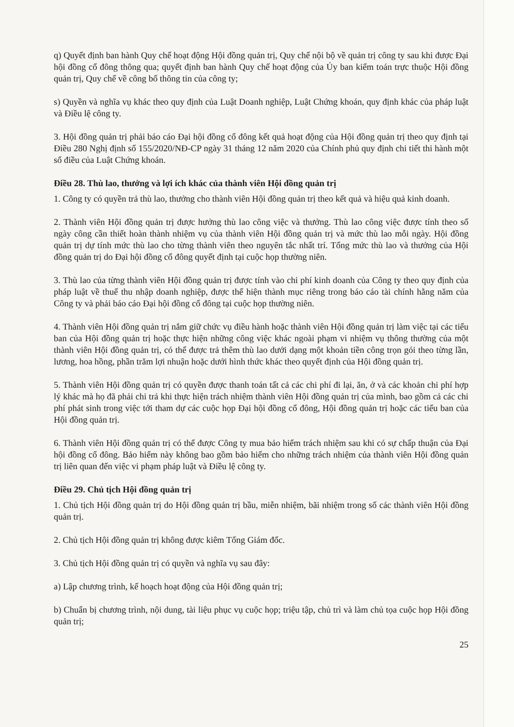q) Quyết định ban hành Quy chế hoạt động Hội đồng quản trị, Quy chế nội bộ về quản trị công ty sau khi được Đại hội đồng cổ đông thông qua; quyết định ban hành Quy chế hoạt động của Ủy ban kiểm toán trực thuộc Hội đồng quản trị, Quy chế về công bố thông tin của công ty;
s) Quyền và nghĩa vụ khác theo quy định của Luật Doanh nghiệp, Luật Chứng khoán, quy định khác của pháp luật và Điều lệ công ty.
3. Hội đồng quản trị phải báo cáo Đại hội đồng cổ đông kết quả hoạt động của Hội đồng quản trị theo quy định tại Điều 280 Nghị định số 155/2020/NĐ-CP ngày 31 tháng 12 năm 2020 của Chính phủ quy định chi tiết thi hành một số điều của Luật Chứng khoán.
Điều 28. Thù lao, thưởng và lợi ích khác của thành viên Hội đồng quản trị
1. Công ty có quyền trả thù lao, thưởng cho thành viên Hội đồng quản trị theo kết quả và hiệu quả kinh doanh.
2. Thành viên Hội đồng quản trị được hưởng thù lao công việc và thưởng. Thù lao công việc được tính theo số ngày công cần thiết hoàn thành nhiệm vụ của thành viên Hội đồng quản trị và mức thù lao mỗi ngày. Hội đồng quản trị dự tính mức thù lao cho từng thành viên theo nguyên tắc nhất trí. Tổng mức thù lao và thưởng của Hội đồng quản trị do Đại hội đồng cổ đông quyết định tại cuộc họp thường niên.
3. Thù lao của từng thành viên Hội đồng quản trị được tính vào chi phí kinh doanh của Công ty theo quy định của pháp luật về thuế thu nhập doanh nghiệp, được thể hiện thành mục riêng trong báo cáo tài chính hằng năm của Công ty và phải báo cáo Đại hội đồng cổ đông tại cuộc họp thường niên.
4. Thành viên Hội đồng quản trị nắm giữ chức vụ điều hành hoặc thành viên Hội đồng quản trị làm việc tại các tiểu ban của Hội đồng quản trị hoặc thực hiện những công việc khác ngoài phạm vi nhiệm vụ thông thường của một thành viên Hội đồng quản trị, có thể được trả thêm thù lao dưới dạng một khoản tiền công trọn gói theo từng lần, lương, hoa hồng, phần trăm lợi nhuận hoặc dưới hình thức khác theo quyết định của Hội đồng quản trị.
5. Thành viên Hội đồng quản trị có quyền được thanh toán tất cả các chi phí đi lại, ăn, ở và các khoản chi phí hợp lý khác mà họ đã phải chi trả khi thực hiện trách nhiệm thành viên Hội đồng quản trị của mình, bao gồm cả các chi phí phát sinh trong việc tới tham dự các cuộc họp Đại hội đồng cổ đông, Hội đồng quản trị hoặc các tiểu ban của Hội đồng quản trị.
6. Thành viên Hội đồng quản trị có thể được Công ty mua bảo hiểm trách nhiệm sau khi có sự chấp thuận của Đại hội đồng cổ đông. Bảo hiểm này không bao gồm bảo hiểm cho những trách nhiệm của thành viên Hội đồng quản trị liên quan đến việc vi phạm pháp luật và Điều lệ công ty.
Điều 29. Chủ tịch Hội đồng quản trị
1. Chủ tịch Hội đồng quản trị do Hội đồng quản trị bầu, miễn nhiệm, bãi nhiệm trong số các thành viên Hội đồng quản trị.
2. Chủ tịch Hội đồng quản trị không được kiêm Tổng Giám đốc.
3. Chủ tịch Hội đồng quản trị có quyền và nghĩa vụ sau đây:
a) Lập chương trình, kế hoạch hoạt động của Hội đồng quản trị;
b) Chuẩn bị chương trình, nội dung, tài liệu phục vụ cuộc họp; triệu tập, chủ trì và làm chủ tọa cuộc họp Hội đồng quản trị;
25